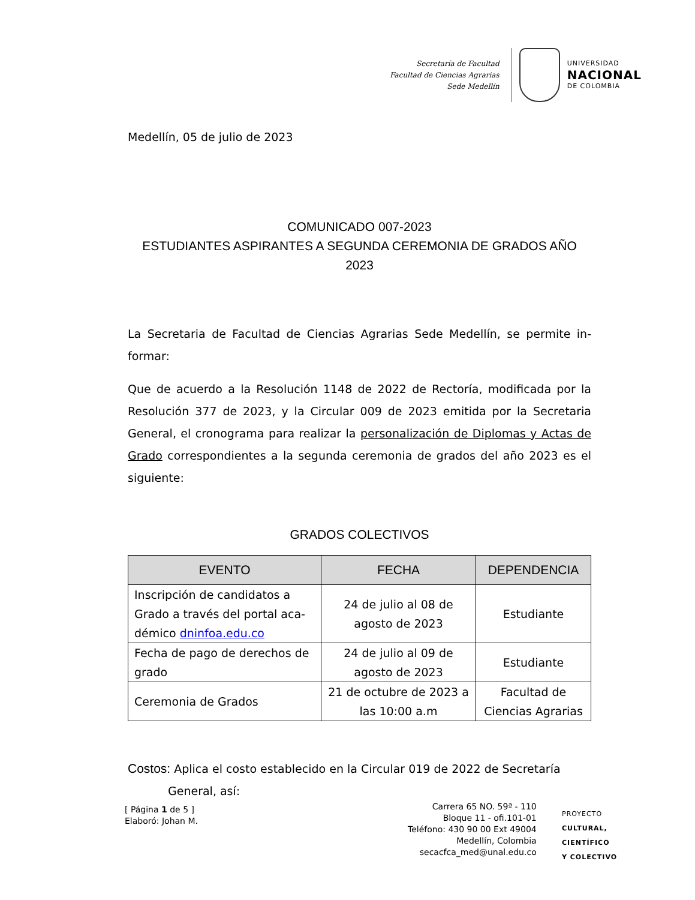Secretaría de Facultad
Facultad de Ciencias Agrarias
Sede Medellín
UNIVERSIDAD
NACIONAL
DE COLOMBIA
Medellín, 05 de julio de 2023
COMUNICADO 007-2023
ESTUDIANTES ASPIRANTES A SEGUNDA CEREMONIA DE GRADOS AÑO 2023
La Secretaria de Facultad de Ciencias Agrarias Sede Medellín, se permite in-formar:
Que de acuerdo a la Resolución 1148 de 2022 de Rectoría, modificada por la Resolución 377 de 2023, y la Circular 009 de 2023 emitida por la Secretaria General, el cronograma para realizar la personalización de Diplomas y Actas de Grado correspondientes a la segunda ceremonia de grados del año 2023 es el siguiente:
GRADOS COLECTIVOS
| EVENTO | FECHA | DEPENDENCIA |
| --- | --- | --- |
| Inscripción de candidatos a Grado a través del portal aca-démico dninfoa.edu.co | 24 de julio al 08 de agosto de 2023 | Estudiante |
| Fecha de pago de derechos de grado | 24 de julio al 09 de agosto de 2023 | Estudiante |
| Ceremonia de Grados | 21 de octubre de 2023 a las 10:00 a.m | Facultad de Ciencias Agrarias |
Costos: Aplica el costo establecido en la Circular 019 de 2022 de Secretaría
General, así:
[ Página 1 de 5 ]
Elaboró: Johan M.
Carrera 65 NO. 59ª - 110
Bloque 11 - ofi.101-01
Teléfono: 430 90 00 Ext 49004
Medellín, Colombia
secacfca_med@unal.edu.co
PROYECTO
CULTURAL,
CIENTÍFICO
Y COLECTIVO